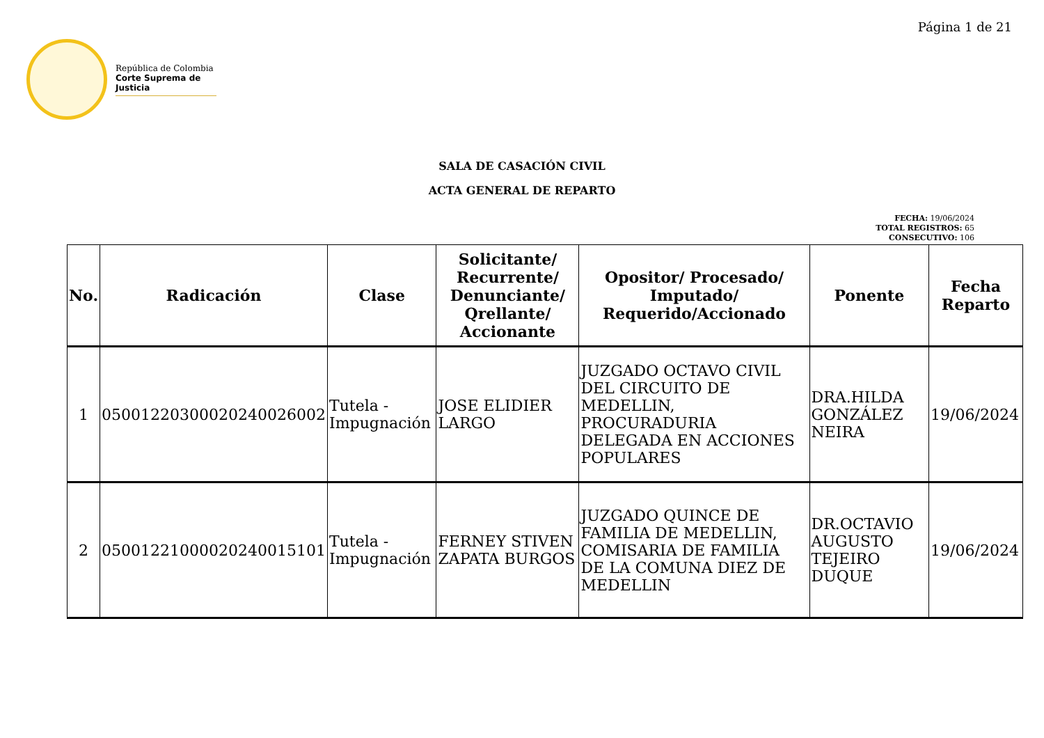Página 1 de 21
República de Colombia
Corte Suprema de Justicia
SALA DE CASACIÓN CIVIL
ACTA GENERAL DE REPARTO
FECHA: 19/06/2024
TOTAL REGISTROS: 65
CONSECUTIVO: 106
| No. | Radicación | Clase | Solicitante/ Recurrente/ Denunciante/ Qrellante/ Accionante | Opositor/ Procesado/ Imputado/ Requerido/Accionado | Ponente | Fecha Reparto |
| --- | --- | --- | --- | --- | --- | --- |
| 1 | 05001220300020240026002 | Tutela - Impugnación | JOSE ELIDIER LARGO | JUZGADO OCTAVO CIVIL DEL CIRCUITO DE MEDELLIN, PROCURADURIA DELEGADA EN ACCIONES POPULARES | DRA.HILDA GONZÁLEZ NEIRA | 19/06/2024 |
| 2 | 05001221000020240015101 | Tutela - Impugnación | FERNEY STIVEN ZAPATA BURGOS | JUZGADO QUINCE DE FAMILIA DE MEDELLIN, COMISARIA DE FAMILIA DE LA COMUNA DIEZ DE MEDELLIN | DR.OCTAVIO AUGUSTO TEJEIRO DUQUE | 19/06/2024 |